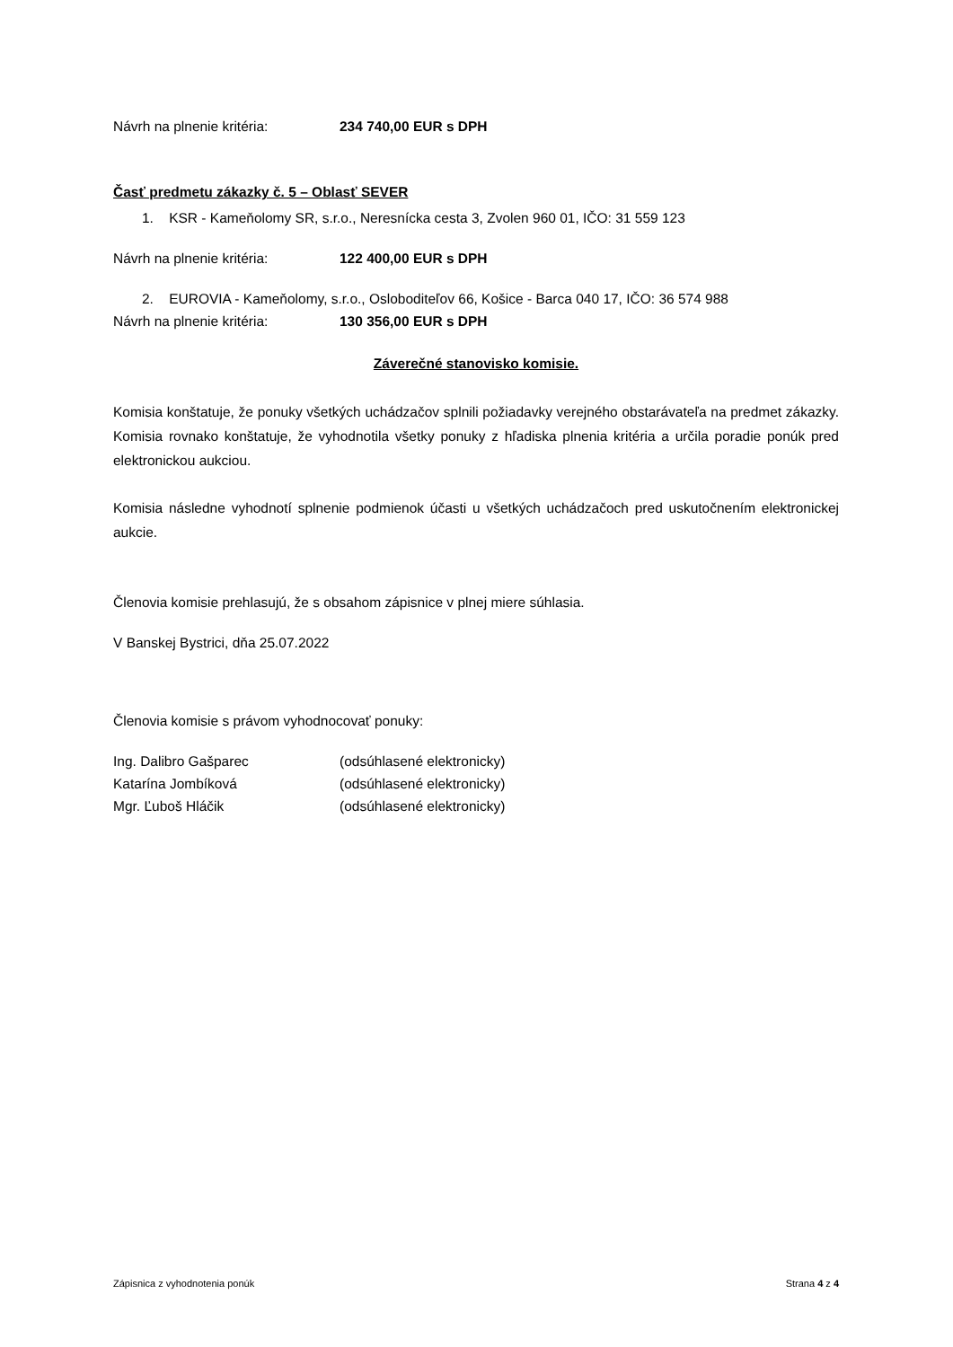Návrh na plnenie kritéria: 234 740,00 EUR s DPH
Časť predmetu zákazky č. 5 – Oblasť SEVER
1. KSR - Kameňolomy SR, s.r.o., Neresnícka cesta 3, Zvolen 960 01, IČO: 31 559 123
Návrh na plnenie kritéria: 122 400,00 EUR s DPH
2. EUROVIA - Kameňolomy, s.r.o., Osloboditeľov 66, Košice - Barca 040 17, IČO: 36 574 988
Návrh na plnenie kritéria: 130 356,00 EUR s DPH
Záverečné stanovisko komisie.
Komisia konštatuje, že ponuky všetkých uchádzačov splnili požiadavky verejného obstarávateľa na predmet zákazky. Komisia rovnako konštatuje, že vyhodnotila všetky ponuky z hľadiska plnenia kritéria a určila poradie ponúk pred elektronickou aukciou.
Komisia následne vyhodnotí splnenie podmienok účasti u všetkých uchádzačoch pred uskutočnením elektronickej aukcie.
Členovia komisie prehlasujú, že s obsahom zápisnice v plnej miere súhlasia.
V Banskej Bystrici, dňa 25.07.2022
Členovia komisie s právom vyhodnocovať ponuky:
Ing. Dalibro Gašparec (odsúhlasené elektronicky)
Katarína Jombíková (odsúhlasené elektronicky)
Mgr. Ľuboš Hláčik (odsúhlasené elektronicky)
Zápisnica z vyhodnotenia ponúk Strana 4 z 4